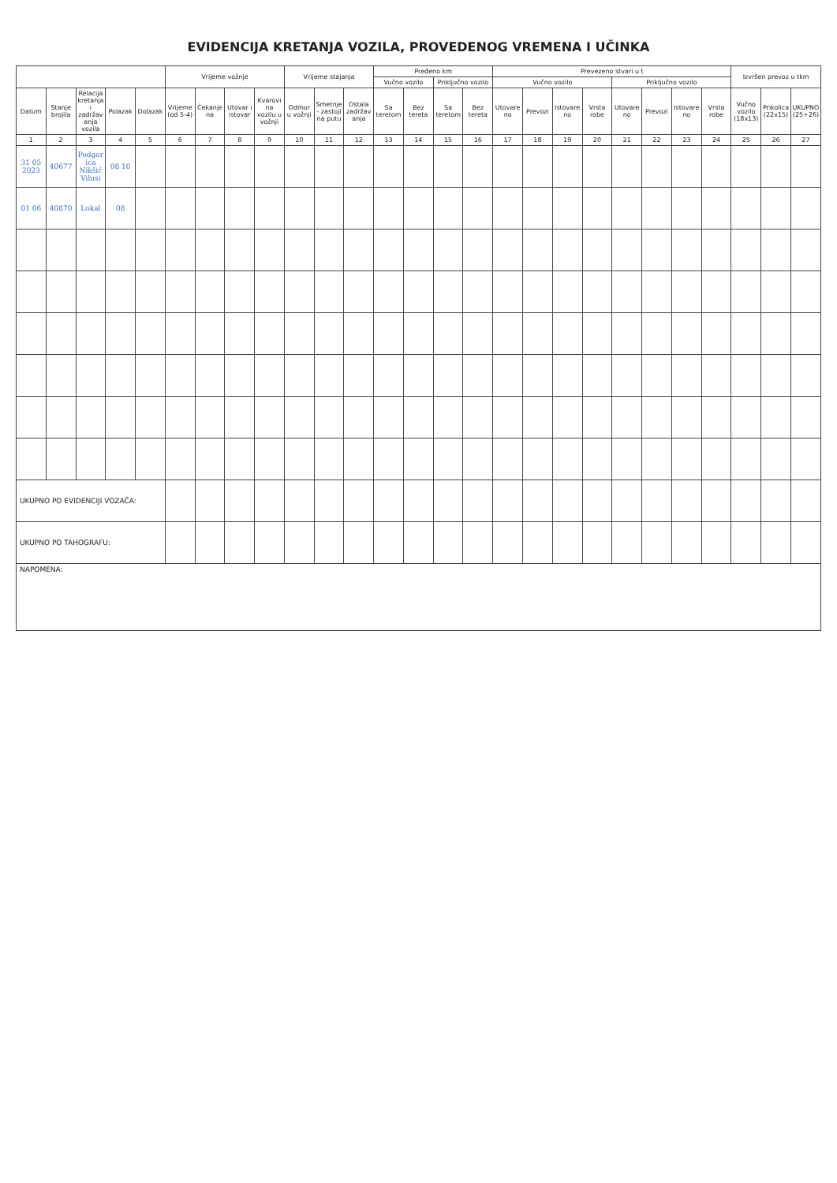EVIDENCIJA KRETANJA VOZILA, PROVEDENOG VREMENA I UČINKA
| | | | | | Vrijeme vožnje | | | | Vrijeme stajanja | | | Pređeno km | | | | Prevezeno stvari u t | | | | | | | | Izvršen prevoz u tkm | | |
| --- | --- | --- | --- | --- | --- | --- | --- | --- | --- | --- | --- | --- | --- | --- | --- | --- | --- | --- | --- | --- | --- | --- | --- | --- | --- | --- |
| | | | | | | | | | | | | Vučno vozilo | | Priključno vozilo | | Vučno vozilo | | | | Priključno vozilo | | | | | | |
| Datum | Stanje brojila | Relacija kretanja i zadržavanja vozila | Polazak | Dolazak | Vrijeme (od 5-4) | Čekanje na | Utovar i istovar | Kvarovi na vozilu u vožnji | Odmor u vožnji | Smetnje - zastoji na putu | Ostala zadržavanja | Sa teretom | Bez tereta | Sa teretom | Bez tereta | Utovareno | Prevozi | Istovareno | Vrsta robe | Utovareno | Prevozi | Istovareno | Vrsta robe | Vučno vozilo (18x13) | Prikolica (22x15) | UKUPNO (25+26) |
| 1 | 2 | 3 | 4 | 5 | 6 | 7 | 8 | 9 | 10 | 11 | 12 | 13 | 14 | 15 | 16 | 17 | 18 | 19 | 20 | 21 | 22 | 23 | 24 | 25 | 26 | 27 |
| 31 05 2023 | 40677 | Podgorica Nikšić Vilusi | 08 10 | | | | | | | | | | | | | | | | | | | | | | | |
| 01 06 | 40870 | Lokal | 08 | | | | | | | | | | | | | | | | | | | | | | | |
| UKUPNO PO EVIDENCIJI VOZAČA: | | | | | | | | | | | | | | | | | | | | | | | | | | |
| UKUPNO PO TAHOGRAFU: | | | | | | | | | | | | | | | | | | | | | | | | | | |
| NAPOMENA: | | | | | | | | | | | | | | | | | | | | | | | | | | |